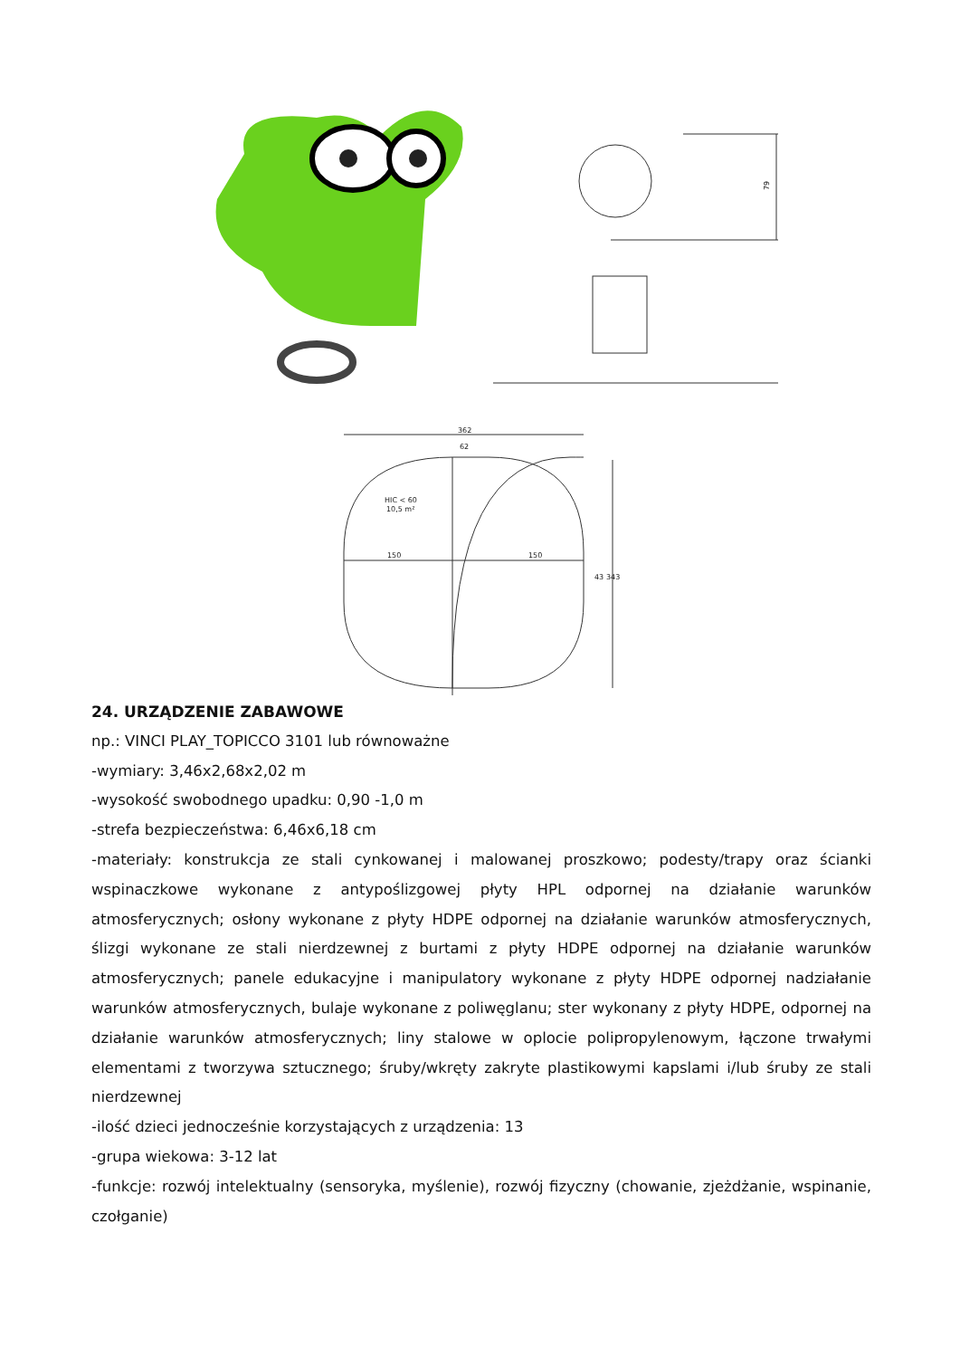79
362
62
HIC < 60
10,5 m²
150
150
43
343
24. URZĄDZENIE ZABAWOWE
np.: VINCI PLAY_TOPICCO 3101 lub równoważne
-wymiary: 3,46x2,68x2,02 m
-wysokość swobodnego upadku: 0,90 -1,0 m
-strefa bezpieczeństwa: 6,46x6,18 cm
-materiały: konstrukcja ze stali cynkowanej i malowanej proszkowo; podesty/trapy oraz ścianki wspinaczkowe wykonane z antypoślizgowej płyty HPL odpornej na działanie warunków atmosferycznych; osłony wykonane z płyty HDPE odpornej na działanie warunków atmosferycznych, ślizgi wykonane ze stali nierdzewnej z burtami z płyty HDPE odpornej na działanie warunków atmosferycznych; panele edukacyjne i manipulatory wykonane z płyty HDPE odpornej nadziałanie warunków atmosferycznych, bulaje wykonane z poliwęglanu; ster wykonany z płyty HDPE, odpornej na działanie warunków atmosferycznych; liny stalowe w oplocie polipropylenowym, łączone trwałymi elementami z tworzywa sztucznego; śruby/wkręty zakryte plastikowymi kapslami i/lub śruby ze stali nierdzewnej
-ilość dzieci jednocześnie korzystających z urządzenia: 13
-grupa wiekowa: 3-12 lat
-funkcje: rozwój intelektualny (sensoryka, myślenie), rozwój fizyczny (chowanie, zjeżdżanie, wspinanie, czołganie)